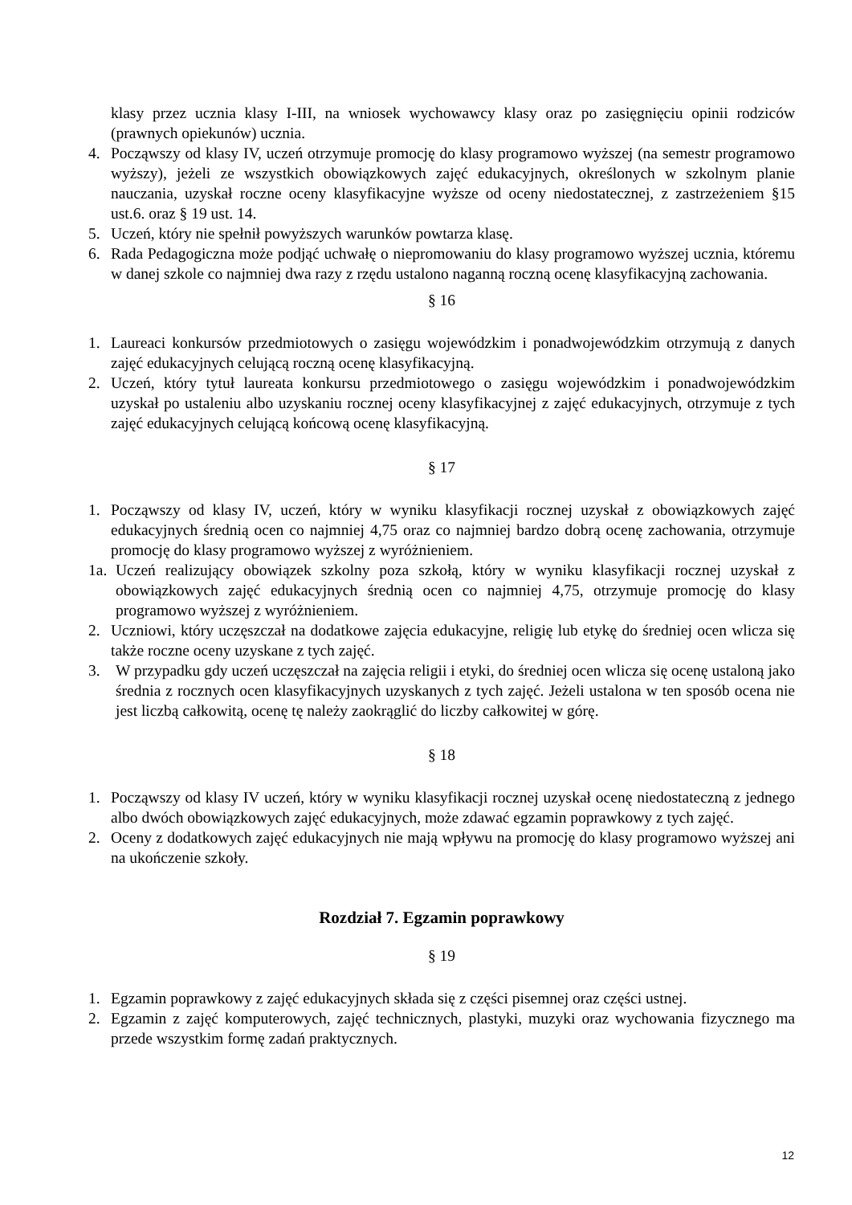klasy przez ucznia klasy I-III, na wniosek wychowawcy klasy oraz po zasięgnięciu opinii rodziców (prawnych opiekunów) ucznia.
4. Począwszy od klasy IV, uczeń otrzymuje promocję do klasy programowo wyższej (na semestr programowo wyższy), jeżeli ze wszystkich obowiązkowych zajęć edukacyjnych, określonych w szkolnym planie nauczania, uzyskał roczne oceny klasyfikacyjne wyższe od oceny niedostatecznej, z zastrzeżeniem §15 ust.6. oraz § 19 ust. 14.
5. Uczeń, który nie spełnił powyższych warunków powtarza klasę.
6. Rada Pedagogiczna może podjąć uchwałę o niepromowaniu do klasy programowo wyższej ucznia, któremu w danej szkole co najmniej dwa razy z rzędu ustalono naganną roczną ocenę klasyfikacyjną zachowania.
§ 16
1. Laureaci konkursów przedmiotowych o zasięgu wojewódzkim i ponadwojewódzkim otrzymują z danych zajęć edukacyjnych celującą roczną ocenę klasyfikacyjną.
2. Uczeń, który tytuł laureata konkursu przedmiotowego o zasięgu wojewódzkim i ponadwojewódzkim uzyskał po ustaleniu albo uzyskaniu rocznej oceny klasyfikacyjnej z zajęć edukacyjnych, otrzymuje z tych zajęć edukacyjnych celującą końcową ocenę klasyfikacyjną.
§ 17
1. Począwszy od klasy IV, uczeń, który w wyniku klasyfikacji rocznej uzyskał z obowiązkowych zajęć edukacyjnych średnią ocen co najmniej 4,75 oraz co najmniej bardzo dobrą ocenę zachowania, otrzymuje promocję do klasy programowo wyższej z wyróżnieniem.
1a. Uczeń realizujący obowiązek szkolny poza szkołą, który w wyniku klasyfikacji rocznej uzyskał z obowiązkowych zajęć edukacyjnych średnią ocen co najmniej 4,75, otrzymuje promocję do klasy programowo wyższej z wyróżnieniem.
2. Uczniowi, który uczęszczał na dodatkowe zajęcia edukacyjne, religię lub etykę do średniej ocen wlicza się także roczne oceny uzyskane z tych zajęć.
3. W przypadku gdy uczeń uczęszczał na zajęcia religii i etyki, do średniej ocen wlicza się ocenę ustaloną jako średnia z rocznych ocen klasyfikacyjnych uzyskanych z tych zajęć. Jeżeli ustalona w ten sposób ocena nie jest liczbą całkowitą, ocenę tę należy zaokrąglić do liczby całkowitej w górę.
§ 18
1. Począwszy od klasy IV uczeń, który w wyniku klasyfikacji rocznej uzyskał ocenę niedostateczną z jednego albo dwóch obowiązkowych zajęć edukacyjnych, może zdawać egzamin poprawkowy z tych zajęć.
2. Oceny z dodatkowych zajęć edukacyjnych nie mają wpływu na promocję do klasy programowo wyższej ani na ukończenie szkoły.
Rozdział 7. Egzamin poprawkowy
§ 19
1. Egzamin poprawkowy z zajęć edukacyjnych składa się z części pisemnej oraz części ustnej.
2. Egzamin z zajęć komputerowych, zajęć technicznych, plastyki, muzyki oraz wychowania fizycznego ma przede wszystkim formę zadań praktycznych.
12